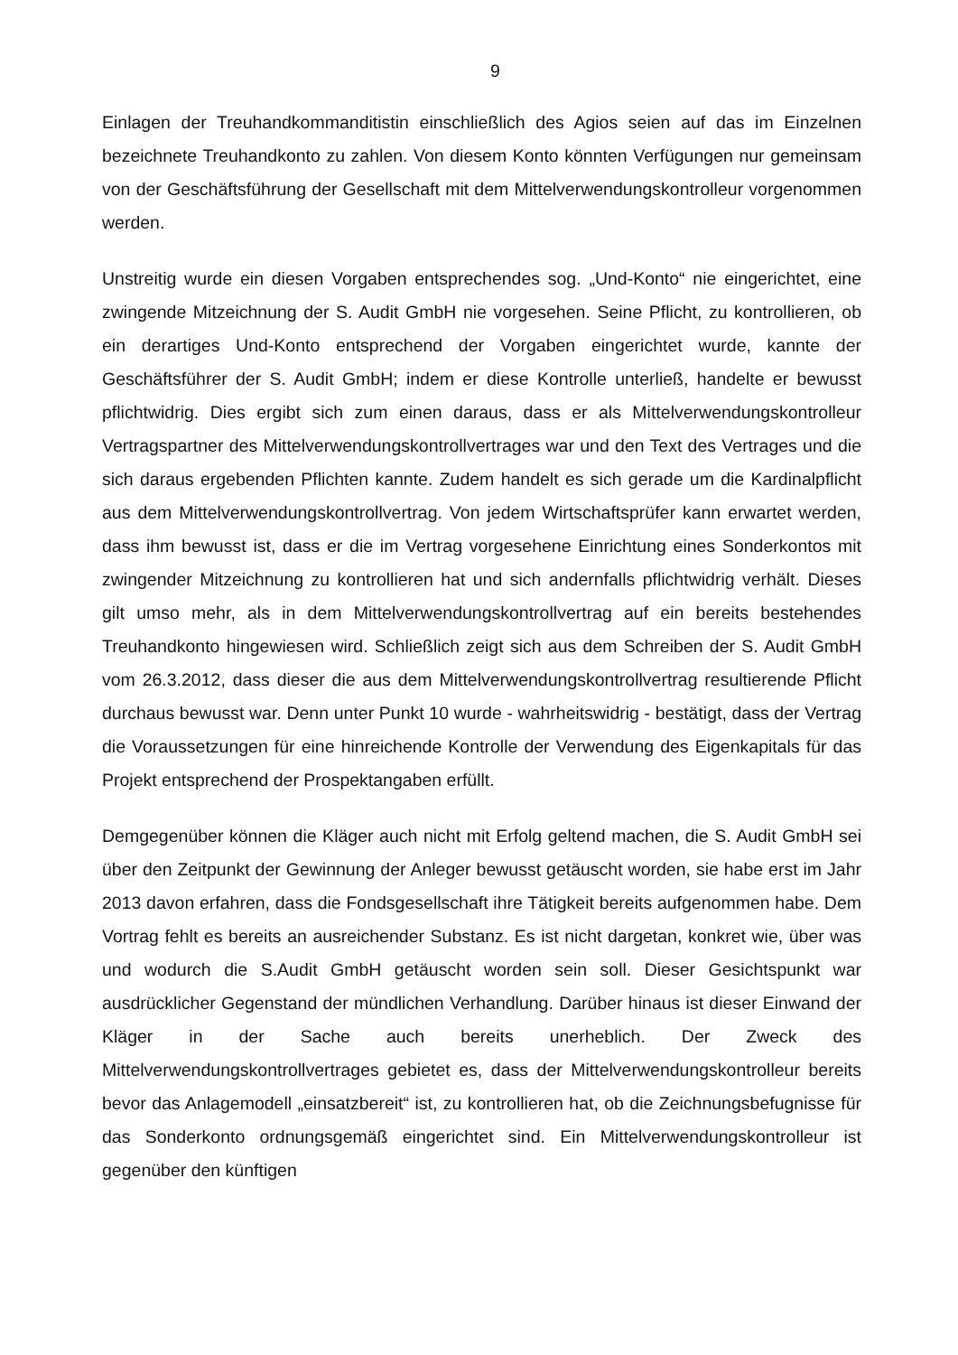9
Einlagen der Treuhandkommanditistin einschließlich des Agios seien auf das im Einzelnen bezeichnete Treuhandkonto zu zahlen. Von diesem Konto könnten Verfügungen nur gemeinsam von der Geschäftsführung der Gesellschaft mit dem Mittelverwendungskontrolleur vorgenommen werden.
Unstreitig wurde ein diesen Vorgaben entsprechendes sog. „Und-Konto“ nie eingerichtet, eine zwingende Mitzeichnung der S. Audit GmbH nie vorgesehen. Seine Pflicht, zu kontrollieren, ob ein derartiges Und-Konto entsprechend der Vorgaben eingerichtet wurde, kannte der Geschäftsführer der S. Audit GmbH; indem er diese Kontrolle unterließ, handelte er bewusst pflichtwidrig. Dies ergibt sich zum einen daraus, dass er als Mittelverwendungskontrolleur Vertragspartner des Mittelverwendungskontrollvertrages war und den Text des Vertrages und die sich daraus ergebenden Pflichten kannte. Zudem handelt es sich gerade um die Kardinalpflicht aus dem Mittelverwendungskontrollvertrag. Von jedem Wirtschaftsprüfer kann erwartet werden, dass ihm bewusst ist, dass er die im Vertrag vorgesehene Einrichtung eines Sonderkontos mit zwingender Mitzeichnung zu kontrollieren hat und sich andernfalls pflichtwidrig verhält. Dieses gilt umso mehr, als in dem Mittelverwendungskontrollvertrag auf ein bereits bestehendes Treuhandkonto hingewiesen wird. Schließlich zeigt sich aus dem Schreiben der S. Audit GmbH vom 26.3.2012, dass dieser die aus dem Mittelverwendungskontrollvertrag resultierende Pflicht durchaus bewusst war. Denn unter Punkt 10 wurde - wahrheitswidrig - bestätigt, dass der Vertrag die Voraussetzungen für eine hinreichende Kontrolle der Verwendung des Eigenkapitals für das Projekt entsprechend der Prospektangaben erfüllt.
Demgegenüber können die Kläger auch nicht mit Erfolg geltend machen, die S. Audit GmbH sei über den Zeitpunkt der Gewinnung der Anleger bewusst getäuscht worden, sie habe erst im Jahr 2013 davon erfahren, dass die Fondsgesellschaft ihre Tätigkeit bereits aufgenommen habe. Dem Vortrag fehlt es bereits an ausreichender Substanz. Es ist nicht dargetan, konkret wie, über was und wodurch die S.Audit GmbH getäuscht worden sein soll. Dieser Gesichtspunkt war ausdrücklicher Gegenstand der mündlichen Verhandlung. Darüber hinaus ist dieser Einwand der Kläger in der Sache auch bereits unerheblich. Der Zweck des Mittelverwendungskontrollvertrages gebietet es, dass der Mittelverwendungskontrolleur bereits bevor das Anlagemodell „einsatzbereit“ ist, zu kontrollieren hat, ob die Zeichnungsbefugnisse für das Sonderkonto ordnungsgemäß eingerichtet sind. Ein Mittelverwendungskontrolleur ist gegenüber den künftigen